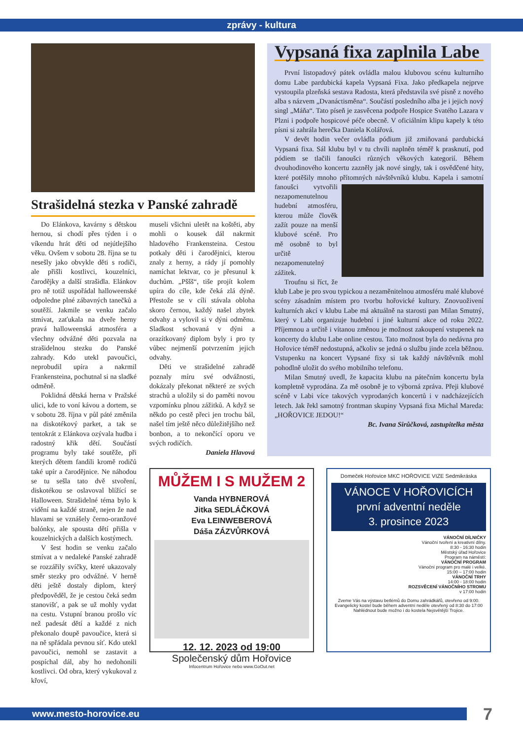zprávy - kultura
Strašidelná stezka v Panské zahradě
Do Elánkova, kavárny s dětskou hernou, si chodí přes týden i o víkendu hrát děti od nejútlejšího věku. Ovšem v sobotu 28. října se tu nesešly jako obvykle děti s rodiči, ale přišli kostlivci, kouzelníci, čarodějky a další strašidla. Elánkov pro ně totiž uspořádal halloweenské odpoledne plné zábavných tanečků a soutěží. Jakmile se venku začalo stmívat, zaťukala na dveře herny pravá halloweenská atmosféra a všechny odvážné děti pozvala na strašidelnou stezku do Panské zahrady. Kdo utekl pavoučici, neprobudil upíra a nakrmil Frankensteina, pochutnal si na sladké odměně.
Poklidná dětská herna v Pražské ulici, kde to voní kávou a dortem, se v sobotu 28. října v půl páté změnila na diskotékový parket, a tak se tentokrát z Elánkova ozývala hudba i radostný křik dětí. Součástí programu byly také soutěže, při kterých dětem fandili kromě rodičů také upír a čarodějnice. Ne náhodou se tu sešla tato dvě stvoření, diskotékou se oslavoval blížící se Halloween. Strašidelné téma bylo k vidění na každé straně, nejen že nad hlavami se vznášely černo-oranžové balónky, ale spousta dětí přišla v kouzelnických a dalších kostýmech.
V šest hodin se venku začalo stmívat a v nedaleké Panské zahradě se rozzářily svíčky, které ukazovaly směr stezky pro odvážné. V herně děti ještě dostaly diplom, který předpověděl, že je cestou čeká sedm stanovišť, a pak se už mohly vydat na cestu. Vstupní branou prošlo víc než padesát dětí a každé z nich překonalo doupě pavoučice, která si na ně spřádala pevnou síť. Kdo utekl pavoučici, nemohl se zastavit a pospíchal dál, aby ho nedohonili kostlivci. Od obra, který vykukoval z křoví,
museli všichni uletět na koštěti, aby mohli o kousek dál nakrmit hladového Frankensteina. Cestou potkaly děti i čarodějnici, kterou znaly z herny, a rády jí pomohly namíchat lektvar, co je přesunul k duchům. „Pššš“, tiše projít kolem upíra do cíle, kde čeká zlá dýně. Přestože se v cíli stávala obloha skoro černou, každý našel zbytek odvahy a vylovil si v dýni odměnu. Sladkost schovaná v dýni a orazítkovaný diplom byly i pro ty vůbec nejmenší potvrzením jejich odvahy.
Děti ve strašidelné zahradě poznaly míru své odvážnosti, dokázaly překonat některé ze svých strachů a uložily si do paměti novou vzpomínku plnou zážitků. A když se někdo po cestě přeci jen trochu bál, našel tím ještě něco důležitějšího než bonbon, a to nekončící oporu ve svých rodičích.
Daniela Hlavová
Vypsaná fixa zaplnila Labe
První listopadový pátek ovládla malou klubovou scénu kulturního domu Labe pardubická kapela Vypsaná Fixa. Jako předkapela nejprve vystoupila plzeňská sestava Radosta, která představila své písně z nového alba s názvem „Dvanáctisměna“. Součástí posledního alba je i jejich nový singl „Máňa“. Tato píseň je zasvěcena podpoře Hospice Svatého Lazara v Plzni i podpoře hospicové péče obecně. V oficiálním klipu kapely k této písni si zahrála herečka Daniela Kolářová.
V devět hodin večer ovládla pódium již zmiňovaná pardubická Vypsaná fixa. Sál klubu byl v tu chvíli naplněn téměř k prasknutí, pod pódiem se tlačili fanoušci různých věkových kategorií. Během dvouhodinového koncertu zazněly jak nové singly, tak i osvědčené hity, které potěšily mnoho přítomných návštěvníků klubu. Kapela i samotní fanoušci vytvořili nezapomenutelnou hudební atmosféru, kterou může člověk zažít pouze na menší klubové scéně. Pro mě osobně to byl určitě nezapomenutelný zážitek.
Troufnu si říct, že klub Labe je pro svou typickou a nezaměnitelnou atmosféru malé klubové scény zásadním místem pro tvorbu hořovické kultury. Znovuoživení kulturních akcí v klubu Labe má aktuálně na starosti pan Milan Smutný, který v Labi organizuje hudební i jiné kulturní akce od roku 2022. Příjemnou a určitě i vítanou změnou je možnost zakoupení vstupenek na koncerty do klubu Labe online cestou. Tato možnost byla do nedávna pro Hořovice téměř nedostupná, ačkoliv se jedná o službu jinde zcela běžnou. Vstupenku na koncert Vypsané fixy si tak každý návštěvník mohl pohodlně uložit do svého mobilního telefonu.
Milan Smutný uvedl, že kapacita klubu na pátečním koncertu byla kompletně vyprodána. Za mě osobně je to výborná zpráva. Přeji klubové scéně v Labi více takových vyprodaných koncertů i v nadcházejících letech. Jak řekl samotný frontman skupiny Vypsaná fixa Michal Mareda: „HOŘOVICE JEDOU!“
Bc. Ivana Sirůčková, zastupitelka města
MŮŽEM I S MUŽEM 2
Vanda HYBNEROVÁ
Jitka SEDLÁČKOVÁ
Eva LEINWEBEROVÁ
Dáša ZÁZVŮRKOVÁ
12. 12. 2023 od 19:00
Společenský dům Hořovice
Infocentrum Hořovice nebo www.GoOut.net
Domeček Hořovice MKC HOŘOVICE VIZE Sedmikráska
VÁNOCE V HOŘOVICÍCH
první adventní neděle
3. prosince 2023
VÁNOČNÍ DÍLNIČKY
Vánoční tvoření a kreativní dílny.
8:30 - 16:30 hodin
Městský úřad Hořovice
Program na náměstí:
VÁNOČNÍ PROGRAM
Vánoční program pro malé i velké.
15:00 – 17:00 hodin
VÁNOČNÍ TRHY
14:00 - 18:00 hodin
ROZSVĚCENÍ VÁNOČNÍHO STROMU
v 17:00 hodin
Zveme Vás na výstavu betlémů do Domu zahrádkářů, otevřeno od 9:00.
Evangelický kostel bude během adventní neděle otevřený od 8:30 do 17:00
Nahlédnout bude možno i do kostela Nejsvětější Trojice.
www.mesto-horovice.eu 7